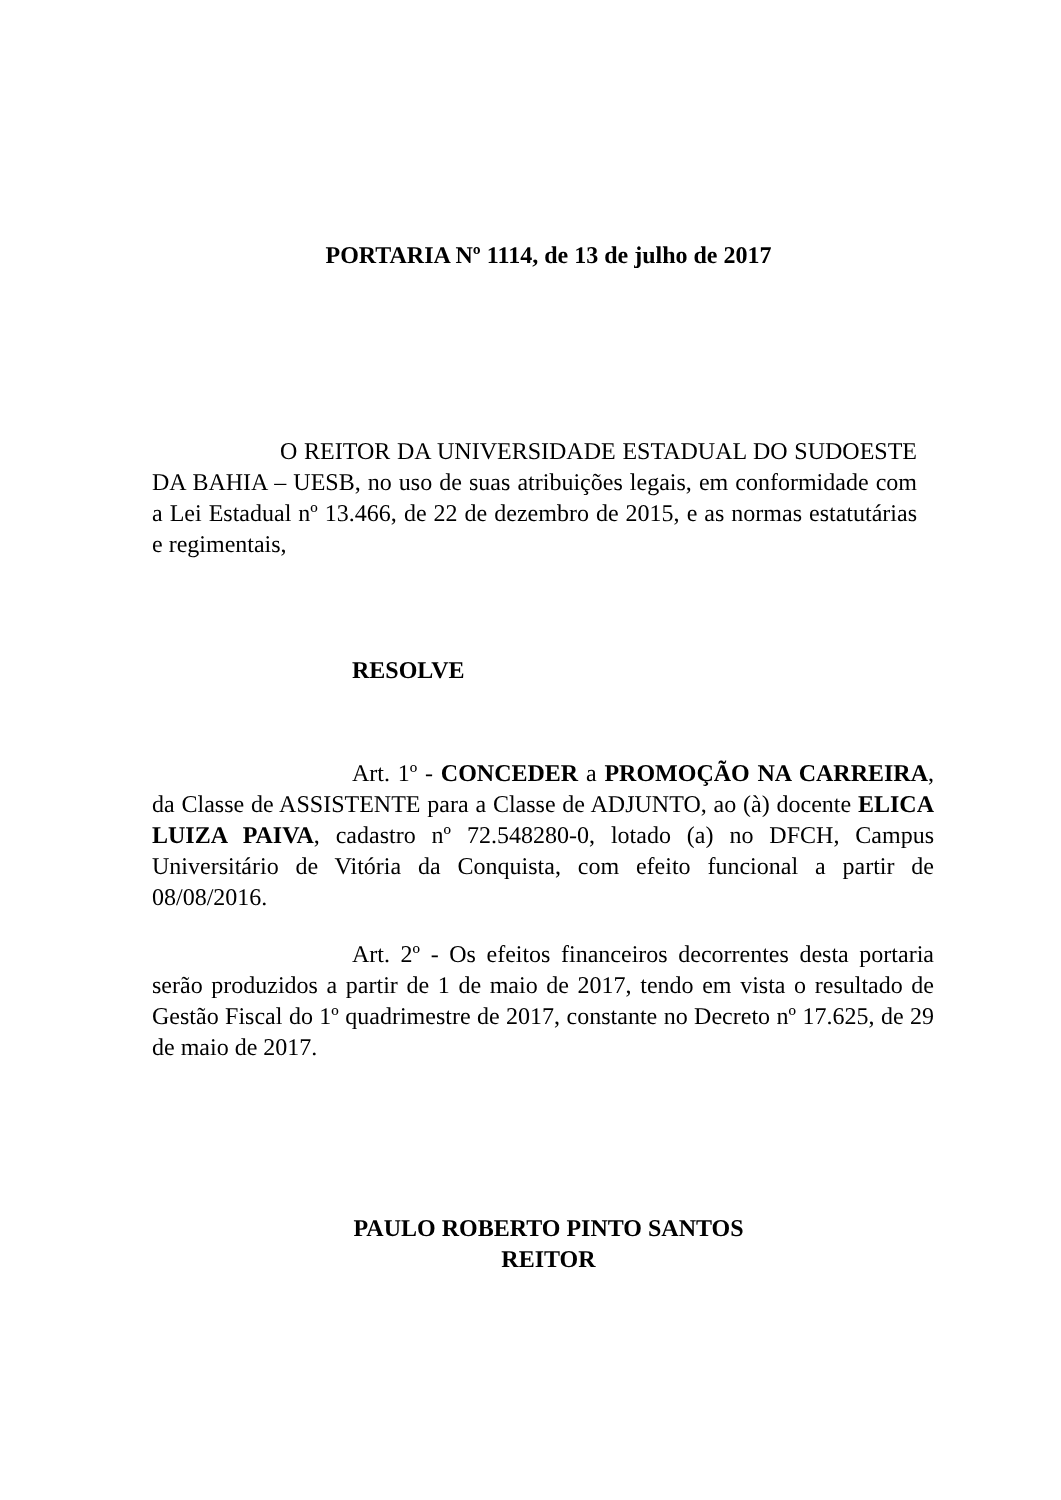PORTARIA Nº 1114, de 13 de julho de 2017
O REITOR DA UNIVERSIDADE ESTADUAL DO SUDOESTE DA BAHIA – UESB, no uso de suas atribuições legais, em conformidade com a Lei Estadual nº 13.466, de 22 de dezembro de 2015, e as normas estatutárias e regimentais,
RESOLVE
Art. 1º - CONCEDER a PROMOÇÃO NA CARREIRA, da Classe de ASSISTENTE para a Classe de ADJUNTO, ao (à) docente ELICA LUIZA PAIVA, cadastro nº 72.548280-0, lotado (a) no DFCH, Campus Universitário de Vitória da Conquista, com efeito funcional a partir de 08/08/2016.
Art. 2º - Os efeitos financeiros decorrentes desta portaria serão produzidos a partir de 1 de maio de 2017, tendo em vista o resultado de Gestão Fiscal do 1º quadrimestre de 2017, constante no Decreto nº 17.625, de 29 de maio de 2017.
PAULO ROBERTO PINTO SANTOS
REITOR